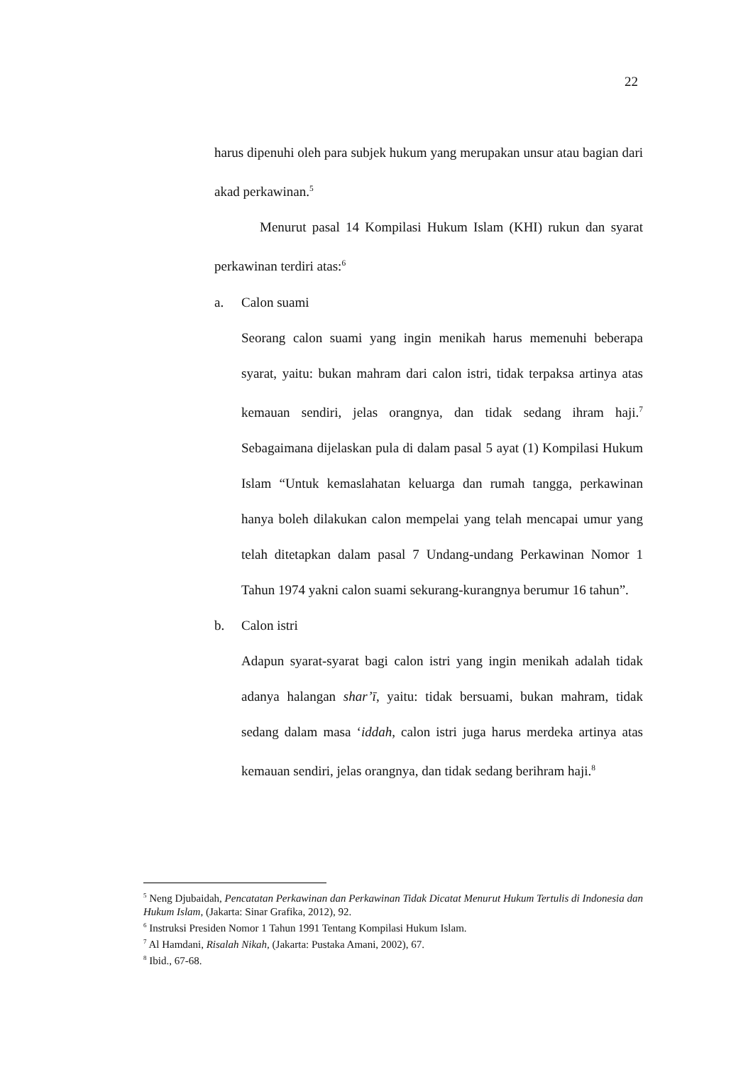22
harus dipenuhi oleh para subjek hukum yang merupakan unsur atau bagian dari akad perkawinan.<sup>5</sup>
Menurut pasal 14 Kompilasi Hukum Islam (KHI) rukun dan syarat perkawinan terdiri atas:<sup>6</sup>
a. Calon suami
Seorang calon suami yang ingin menikah harus memenuhi beberapa syarat, yaitu: bukan mahram dari calon istri, tidak terpaksa artinya atas kemauan sendiri, jelas orangnya, dan tidak sedang ihram haji.<sup>7</sup> Sebagaimana dijelaskan pula di dalam pasal 5 ayat (1) Kompilasi Hukum Islam “Untuk kemaslahatan keluarga dan rumah tangga, perkawinan hanya boleh dilakukan calon mempelai yang telah mencapai umur yang telah ditetapkan dalam pasal 7 Undang-undang Perkawinan Nomor 1 Tahun 1974 yakni calon suami sekurang-kurangnya berumur 16 tahun”.
b. Calon istri
Adapun syarat-syarat bagi calon istri yang ingin menikah adalah tidak adanya halangan shar’ī, yaitu: tidak bersuami, bukan mahram, tidak sedang dalam masa ‘iddah, calon istri juga harus merdeka artinya atas kemauan sendiri, jelas orangnya, dan tidak sedang berihram haji.<sup>8</sup>
<sup>5</sup> Neng Djubaidah, Pencatatan Perkawinan dan Perkawinan Tidak Dicatat Menurut Hukum Tertulis di Indonesia dan Hukum Islam, (Jakarta: Sinar Grafika, 2012), 92.
<sup>6</sup> Instruksi Presiden Nomor 1 Tahun 1991 Tentang Kompilasi Hukum Islam.
<sup>7</sup> Al Hamdani, Risalah Nikah, (Jakarta: Pustaka Amani, 2002), 67.
<sup>8</sup> Ibid., 67-68.